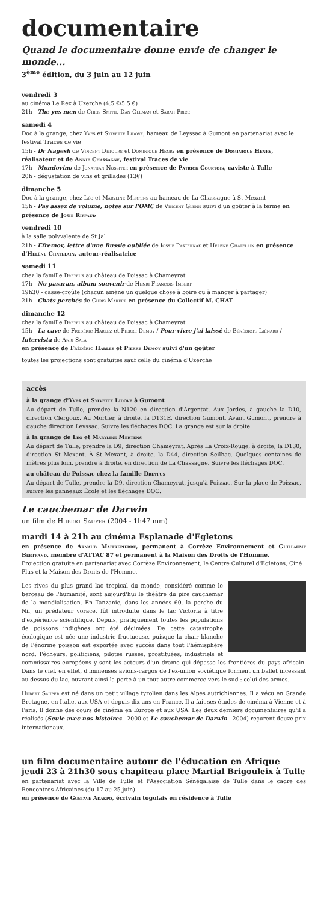documentaire
Quand le documentaire donne envie de changer le monde...
3<sup>ème</sup> édition, du 3 juin au 12 juin
vendredi 3
au cinéma Le Rex à Uzerche (4.5 €/5.5 €)
21h - The yes men de Chris Smith, Dan Ollman et Sarah Price
samedi 4
Doc à la grange, chez Yves et Sylvette Lidove, hameau de Leyssac à Gumont en partenariat avec le festival Traces de vie
15h - Dr Nagesh de Vincent Detours et Dominique Henry en présence de Dominique Henry, réalisateur et de Annie Chassagne, festival Traces de vie
17h - Mondovino de Jonathan Nossiter en présence de Patrick Courtois, caviste à Tulle
20h - dégustation de vins et grillades (13€)
dimanche 5
Doc à la grange, chez Léo et Maryline Mertens au hameau de La Chassagne à St Mexant
15h - Pas assez de volume, notes sur l'OMC de Vincent Glenn suivi d'un goûter à la ferme en présence de Josie Riffaud
vendredi 10
à la salle polyvalente de St Jal
21h - Efremov, lettre d'une Russie oubliée de Iossif Pasternak et Hélène Chatelain en présence d'Hélène Chatelain, auteur-réalisatrice
samedi 11
chez la famille Dreyfus au château de Poissac à Chameyrat
17h - No pasaran, album souvenir de Henri-François Imbert
19h30 - casse-croûte (chacun amène un quelque chose à boire ou à manger à partager)
21h - Chats perchés de Chris Marker en présence du Collectif M. CHAT
dimanche 12
chez la famille Dreyfus au château de Poissac à Chameyrat
15h - La cave de Frédéric Harlez et Pierre Demoy / Pour vivre j'ai laissé de Bénédicte Liénard / Intervista de Anri Sala
en présence de Frédéric Harlez et Pierre Demoy suivi d'un goûter
toutes les projections sont gratuites sauf celle du cinéma d'Uzerche
accès
à la grange d'Yves et Sylvette Lidove à Gumont
Au départ de Tulle, prendre la N120 en direction d'Argentat. Aux Jordes, à gauche la D10, direction Clergoux. Au Mortier, à droite, la D131E, direction Gumont. Avant Gumont, prendre à gauche direction Leyssac. Suivre les fléchages DOC. La grange est sur la droite.
à la grange de Léo et Maryline Mertens
Au départ de Tulle, prendre la D9, direction Chameyrat. Après La Croix-Rouge, à droite, la D130, direction St Mexant. À St Mexant, à droite, la D44, direction Seilhac. Quelques centaines de mètres plus loin, prendre à droite, en direction de La Chassagne. Suivre les fléchages DOC.
au château de Poissac chez la famille Dreyfus
Au départ de Tulle, prendre la D9, direction Chameyrat, jusqu'à Poissac. Sur la place de Poissac, suivre les panneaux École et les fléchages DOC.
Le cauchemar de Darwin
un film de Hubert Sauper (2004 - 1h47 mm)
mardi 14 à 21h au cinéma Esplanade d'Egletons
en présence de Arnaud Maitrepierre, permanent à Corrèze Environnement et Guillaume Bertrand, membre d'ATTAC 87 et permanent à la Maison des Droits de l'Homme.
Projection gratuite en partenariat avec Corrèze Environnement, le Centre Culturel d'Egletons, Ciné Plus et la Maison des Droits de l'Homme.
Les rives du plus grand lac tropical du monde, considéré comme le berceau de l'humanité, sont aujourd'hui le théâtre du pire cauchemar de la mondialisation. En Tanzanie, dans les années 60, la perche du Nil, un prédateur vorace, fût introduite dans le lac Victoria à titre d'expérience scientifique. Depuis, pratiquement toutes les populations de poissons indigènes ont été décimées. De cette catastrophe écologique est née une industrie fructueuse, puisque la chair blanche de l'énorme poisson est exportée avec succès dans tout l'hémisphère nord. Pêcheurs, politiciens, pilotes russes, prostituées, industriels et commissaires européens y sont les acteurs d'un drame qui dépasse les frontières du pays africain. Dans le ciel, en effet, d'immenses avions-cargos de l'ex-union soviétique forment un ballet incessant au dessus du lac, ouvrant ainsi la porte à un tout autre commerce vers le sud : celui des armes.
Hubert Sauper est né dans un petit village tyrolien dans les Alpes autrichiennes. Il a vécu en Grande Bretagne, en Italie, aux USA et depuis dix ans en France. Il a fait ses études de cinéma à Vienne et à Paris. Il donne des cours de cinéma en Europe et aux USA. Les deux derniers documentaires qu'il a réalisés (Seule avec nos histoires - 2000 et Le cauchemar de Darwin - 2004) reçurent douze prix internationaux.
un film documentaire autour de l'éducation en Afrique
jeudi 23 à 21h30 sous chapiteau place Martial Brigouleix à Tulle
en partenariat avec la Ville de Tulle et l'Association Sénégalaise de Tulle dans le cadre des Rencontres Africaines (du 17 au 25 juin)
en présence de Gustave Akakpo, écrivain togolais en résidence à Tulle